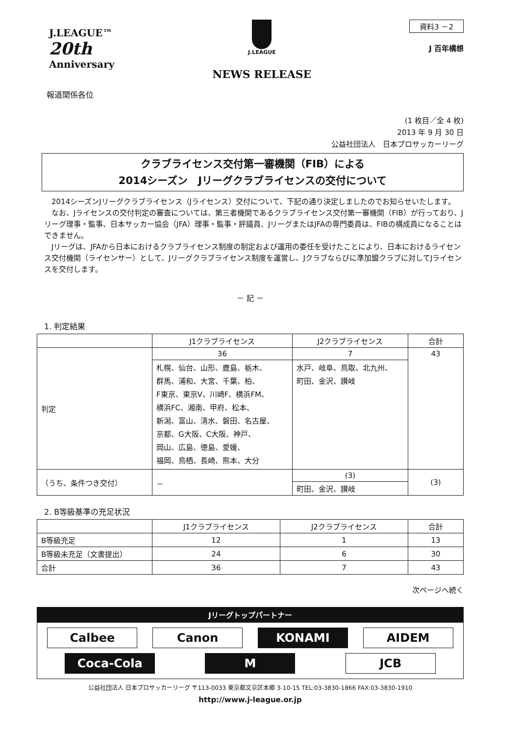J.LEAGUE™
20th
Anniversary
J.LEAGUE
NEWS RELEASE
資料3 －2
J 百年構想
報道関係各位
(1 枚目／全 4 枚)
2013 年 9 月 30 日
公益社団法人　日本プロサッカーリーグ
クラブライセンス交付第一審機関（FIB）による
2014シーズン　Jリーグクラブライセンスの交付について
2014シーズンJリーグクラブライセンス（Jライセンス）交付について、下記の通り決定しましたのでお知らせいたします。
なお、Jライセンスの交付判定の審査については、第三者機関であるクラブライセンス交付第一審機関（FIB）が行っており、Jリーグ理事・監事、日本サッカー協会（JFA）理事・監事・評議員、JリーグまたはJFAの専門委員は、FIBの構成員になることはできません。
Jリーグは、JFAから日本におけるクラブライセンス制度の制定および運用の委任を受けたことにより、日本におけるライセンス交付機関（ライセンサー）として、Jリーグクラブライセンス制度を運営し、Jクラブならびに準加盟クラブに対してJライセンスを交付します。
－ 記 －
1. 判定結果
| | J1クラブライセンス | J2クラブライセンス | 合計 |
| --- | --- | --- | --- |
| 判定 | 36 | 7 | 43 |
| | 札幌、仙台、山形、鹿島、栃木、 群馬、浦和、大宮、千葉、柏、 F東京、東京V、川崎F、横浜FM、 横浜FC、湘南、甲府、松本、 新潟、富山、清水、磐田、名古屋、 京都、G大阪、C大阪、神戸、 岡山、広島、徳島、愛媛、 福岡、鳥栖、長崎、熊本、大分 | 水戸、岐阜、鳥取、北九州、 町田、金沢、讃岐 | |
| （うち、条件つき交付） | － | (3) | (3) |
| | | 町田、金沢、讃岐 | |
2. B等級基準の充足状況
| | J1クラブライセンス | J2クラブライセンス | 合計 |
| --- | --- | --- | --- |
| B等級充足 | 12 | 1 | 13 |
| B等級未充足（文書提出） | 24 | 6 | 30 |
| 合計 | 36 | 7 | 43 |
次ページへ続く
Jリーグトップパートナー
Calbee
Canon
KONAMI
AIDEM
Coca-Cola
M
JCB
公益社団法人 日本プロサッカーリーグ 〒113-0033 東京都文京区本郷 3-10-15 TEL:03-3830-1866 FAX:03-3830-1910
http://www.j-league.or.jp